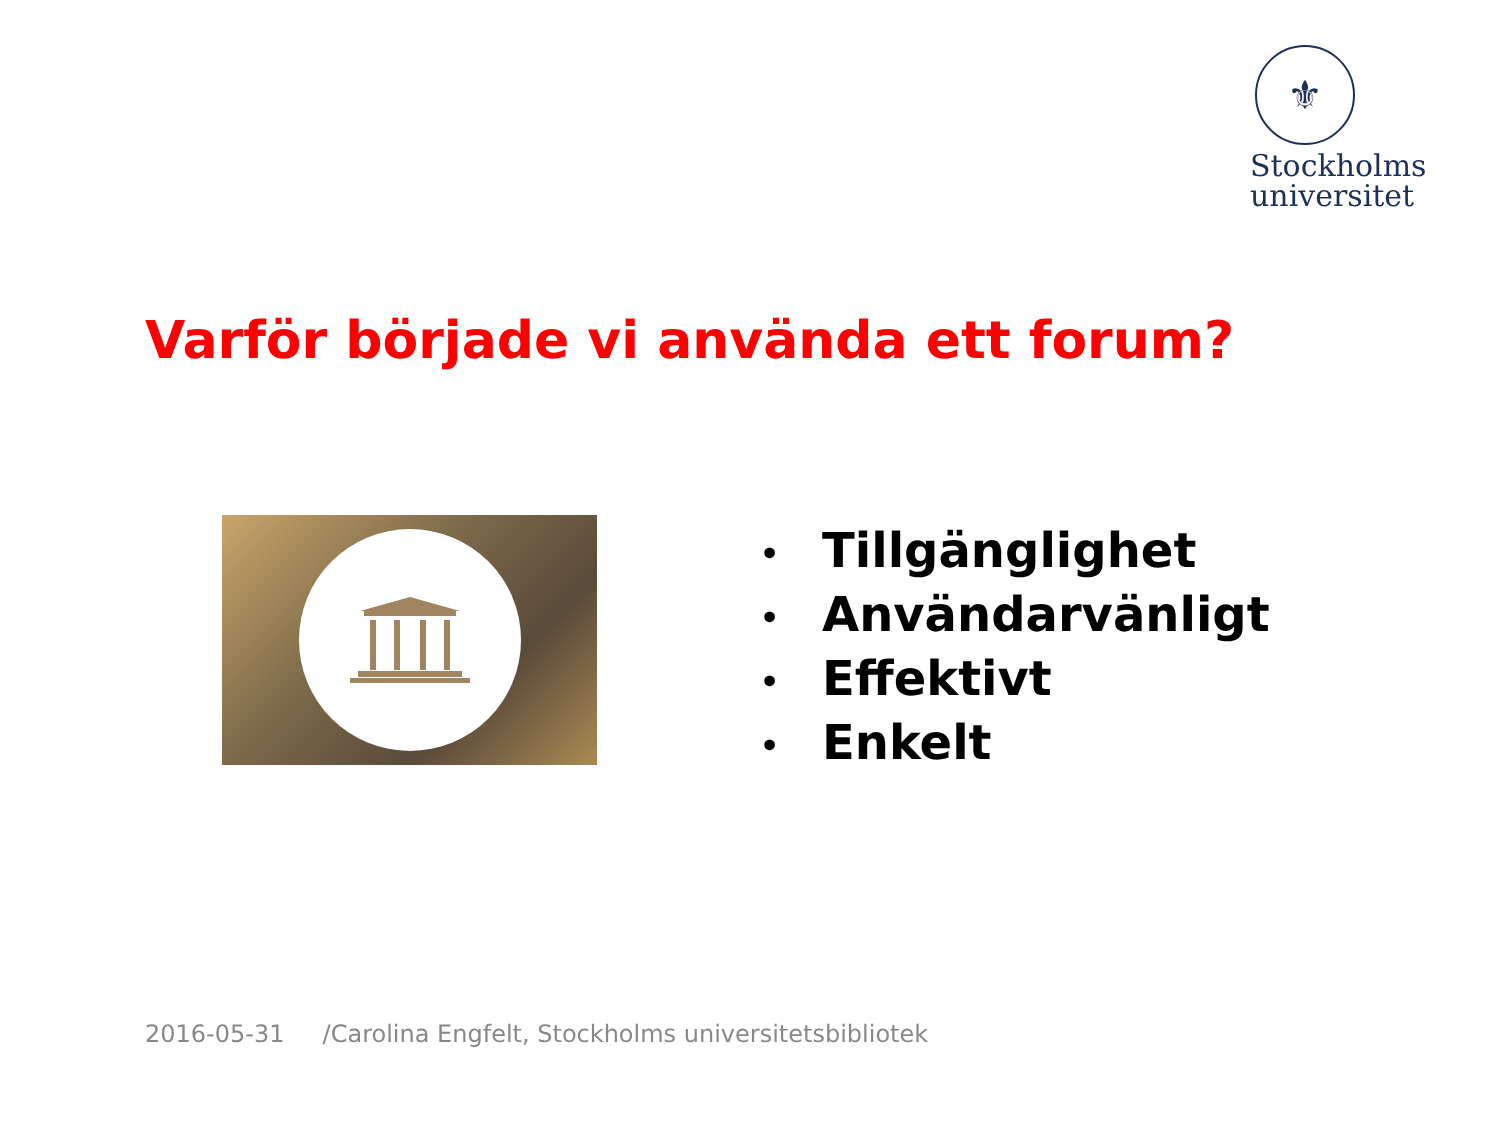⚜
Stockholms
universitet
Varför började vi använda ett forum?
• Tillgänglighet
• Användarvänligt
• Effektivt
• Enkelt
2016-05-31 /Carolina Engfelt, Stockholms universitetsbibliotek